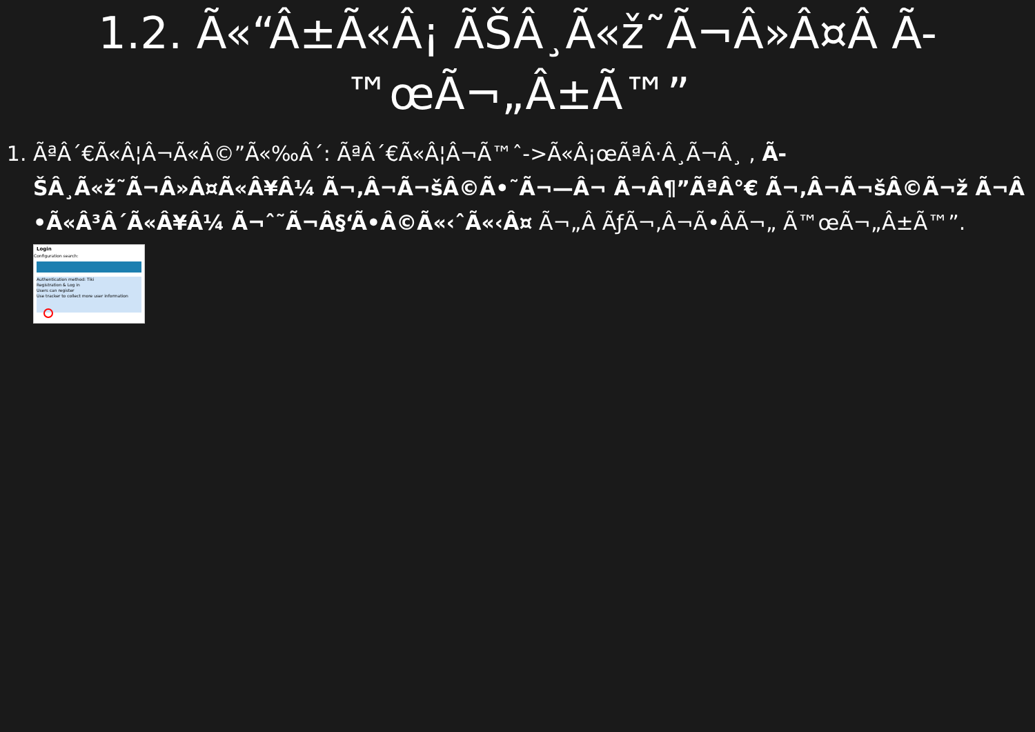1.2. Ã«“Â±Ã«Â¡ ÃŠÂ¸Ã«ž˜Ã¬Â»Â¤Â Ã-™œÃ¬„Â±Ã™”
1. ÃªÂ´€Ã«Â¦Â¬Ã«Â©”Ã«‰Â´: ÃªÂ´€Ã«Â¦Â¬Ã™ˆ->Ã«Â¡œÃªÂ·Â¸Ã¬Â¸ , Ã-ŠÂ¸Ã«ž˜Ã¬Â»Â¤Ã«Â¥Â¼ Ã¬‚Â¬Ã¬šÂ©Ã•˜Ã¬—Â¬ Ã¬Â¶”ÃªÂ°€ Ã¬‚Â¬Ã¬šÂ©Ã¬ž Ã¬Â •Ã«Â³Â´Ã«Â¥Â¼ Ã¬ˆ˜Ã¬Â§‘Ã•Â©Ã«‹ˆÃ«‹Â¤ Ã¬„Â ÃƒÃ¬‚Â¬Ã•ÂÃ¬„ Ã™œÃ¬„Â±Ã™”.
Login
Configuration search:
Authentication method: Tiki
Registration & Log in
Users can register
Use tracker to collect more user information